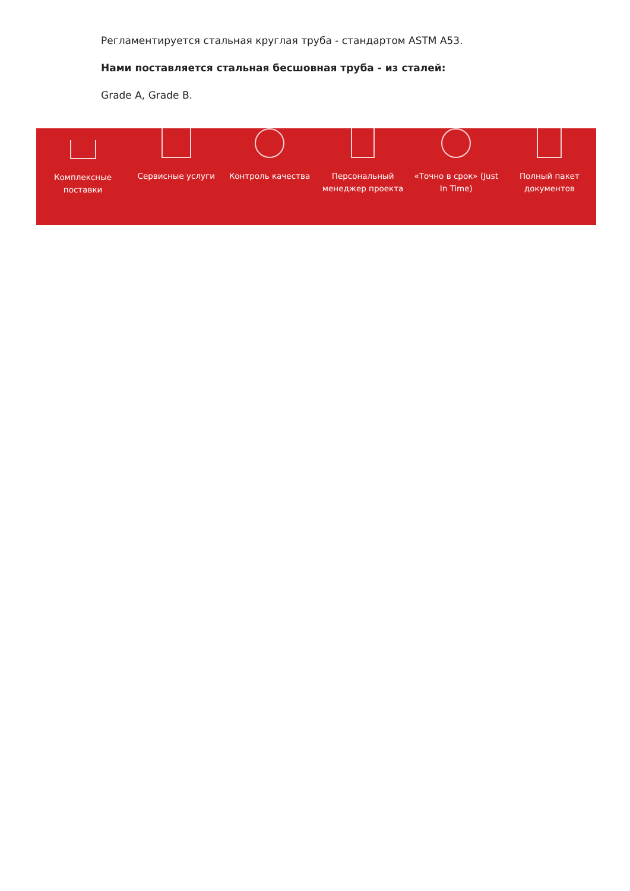Регламентируется стальная круглая труба - стандартом ASTM A53.
Нами поставляется стальная бесшовная труба - из сталей:
Grade A, Grade B.
Комплексные
поставки
Сервисные услуги Контроль качества Персональный
менеджер проекта
«Точно в срок» (Just
In Time)
Полный пакет
документов